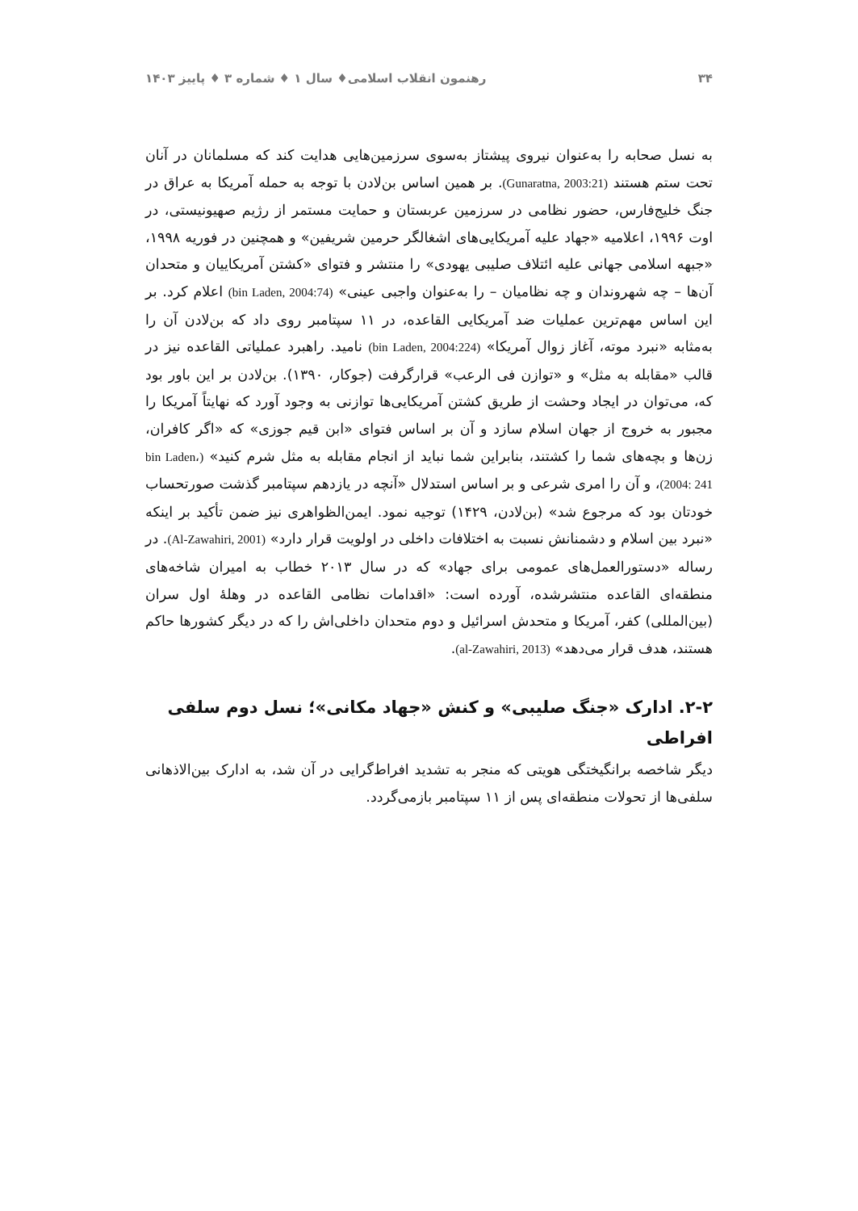۳۴ رهنمون انقلاب اسلامی♦ سال ۱ ♦ شماره ۳ ♦ پاییز ۱۴۰۳
به نسل صحابه را به‌عنوان نیروی پیشتاز به‌سوی سرزمین‌هایی هدایت کند که مسلمانان در آنان تحت ستم هستند (Gunaratna, 2003:21). بر همین اساس بن‌لادن با توجه به حمله آمریکا به عراق در جنگ خلیج‌فارس، حضور نظامی در سرزمین عربستان و حمایت مستمر از رژیم صهیونیستی، در اوت ۱۹۹۶، اعلامیه «جهاد علیه آمریکایی‌های اشغالگر حرمین شریفین» و همچنین در فوریه ۱۹۹۸، «جبهه اسلامی جهانی علیه ائتلاف صلیبی یهودی» را منتشر و فتوای «کشتن آمریکاییان و متحدان آن‌ها – چه شهروندان و چه نظامیان – را به‌عنوان واجبی عینی» (bin Laden, 2004:74) اعلام کرد. بر این اساس مهم‌ترین عملیات ضد آمریکایی القاعده، در ۱۱ سپتامبر روی داد که بن‌لادن آن را به‌مثابه «نبرد موته، آغاز زوال آمریکا» (bin Laden, 2004:224) نامید. راهبرد عملیاتی القاعده نیز در قالب «مقابله به مثل» و «توازن فی الرعب» قرارگرفت (جوکار، ۱۳۹۰). بن‌لادن بر این باور بود که، می‌توان در ایجاد وحشت از طریق کشتن آمریکایی‌ها توازنی به وجود آورد که نهایتاً آمریکا را مجبور به خروج از جهان اسلام سازد و آن بر اساس فتوای «ابن قیم جوزی» که «اگر کافران، زن‌ها و بچه‌های شما را کشتند، بنابراین شما نباید از انجام مقابله به مثل شرم کنید» (bin Laden، 2004: 241)، و آن را امری شرعی و بر اساس استدلال «آنچه در یازدهم سپتامبر گذشت صورتحساب خودتان بود که مرجوع شد» (بن‌لادن، ۱۴۲۹) توجیه نمود. ایمن‌الظواهری نیز ضمن تأکید بر اینکه «نبرد بین اسلام و دشمنانش نسبت به اختلافات داخلی در اولویت قرار دارد» (Al-Zawahiri, 2001). در رساله «دستورالعمل‌های عمومی برای جهاد» که در سال ۲۰۱۳ خطاب به امیران شاخه‌های منطقه‌ای القاعده منتشرشده، آورده است: «اقدامات نظامی القاعده در وهلهٔ اول سران (بین‌المللی) کفر، آمریکا و متحدش اسرائیل و دوم متحدان داخلی‌اش را که در دیگر کشورها حاکم هستند، هدف قرار می‌دهد» (al-Zawahiri, 2013).
۲-۲. ادارک «جنگ صلیبی» و کنش «جهاد مکانی»؛ نسل دوم سلفی افراطی
دیگر شاخصه برانگیختگی هویتی که منجر به تشدید افراط‌گرایی در آن شد، به ادارک بین‌الاذهانی سلفی‌ها از تحولات منطقه‌ای پس از ۱۱ سپتامبر بازمی‌گردد.